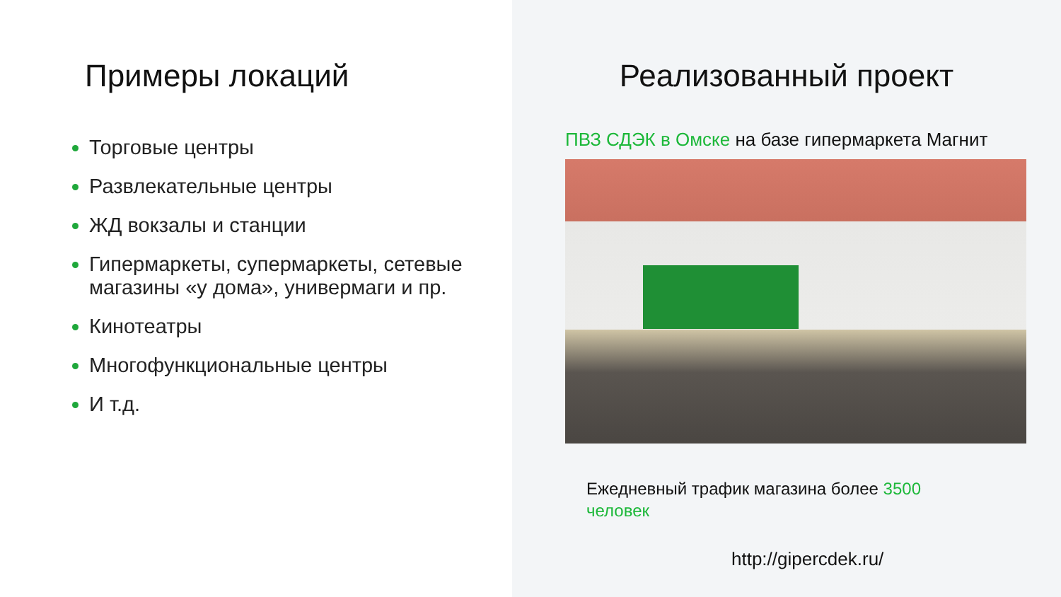Примеры локаций
Торговые центры
Развлекательные центры
ЖД вокзалы и станции
Гипермаркеты, супермаркеты, сетевые магазины «у дома», универмаги и пр.
Кинотеатры
Многофункциональные центры
И т.д.
Реализованный проект
ПВЗ СДЭК в Омске на базе гипермаркета Магнит
Ежедневный трафик магазина более 3500 человек
http://gipercdek.ru/